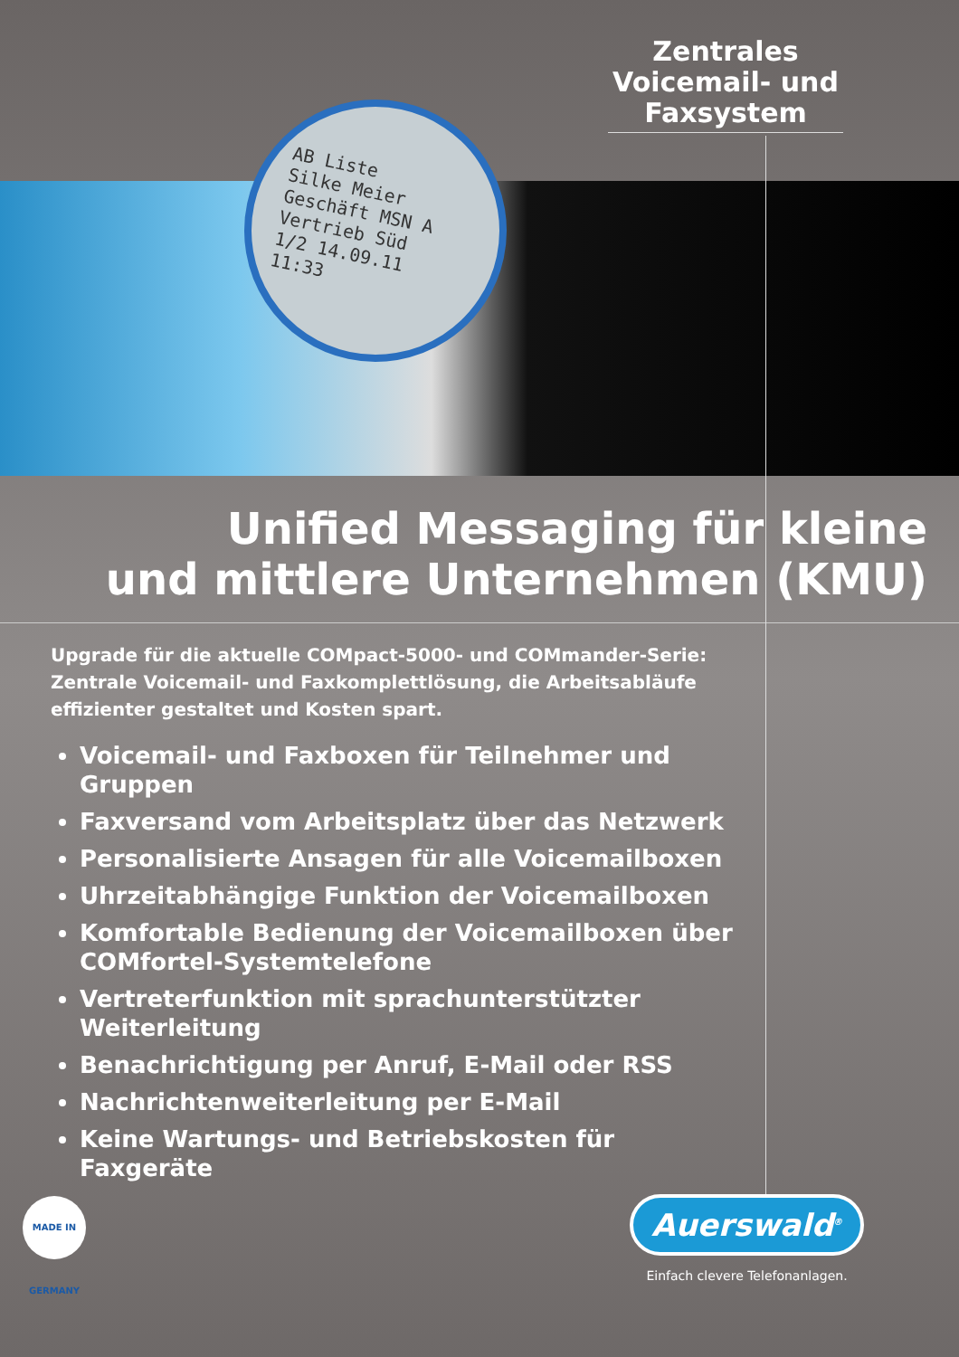Zentrales Voicemail- und Faxsystem
AB Liste
Silke Meier
Geschäft MSN A
Vertrieb Süd
1/2 14.09.11 11:33
Unified Messaging für kleine
und mittlere Unternehmen (KMU)
Upgrade für die aktuelle COMpact-5000- und COMmander-Serie: Zentrale Voicemail- und Faxkomplettlösung, die Arbeitsabläufe effizienter gestaltet und Kosten spart.
Voicemail- und Faxboxen für Teilnehmer und Gruppen
Faxversand vom Arbeitsplatz über das Netzwerk
Personalisierte Ansagen für alle Voicemailboxen
Uhrzeitabhängige Funktion der Voicemailboxen
Komfortable Bedienung der Voicemailboxen über COMfortel-Systemtelefone
Vertreterfunktion mit sprachunterstützter Weiterleitung
Benachrichtigung per Anruf, E-Mail oder RSS
Nachrichtenweiterleitung per E-Mail
Keine Wartungs- und Betriebskosten für Faxgeräte
MADE IN GERMANY
Auerswald<sup>®</sup>
Einfach clevere Telefonanlagen.